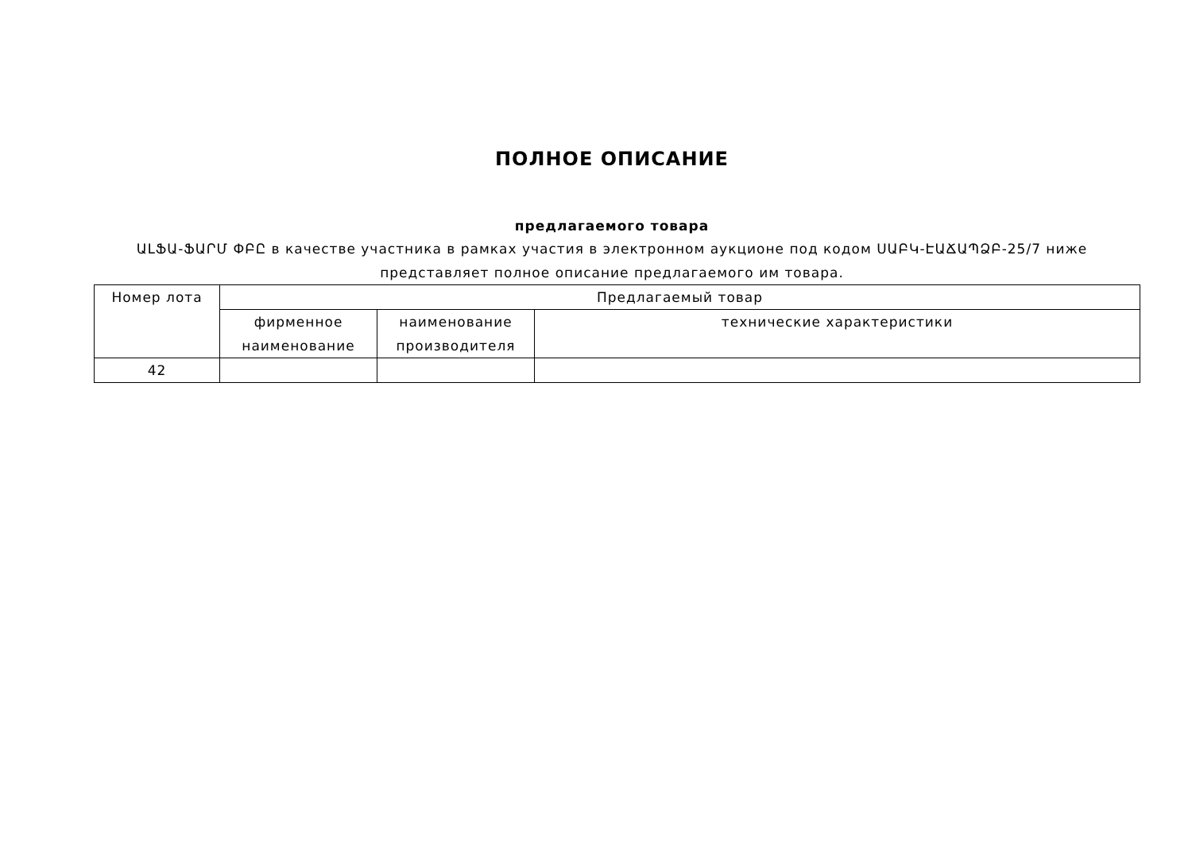ПОЛНОЕ ОПИСАНИЕ
предлагаемого товара
ԱԼՖԱ-ՖԱՐՄ ՓԲԸ в качестве участника в рамках участия в электронном аукционе под кодом ՍԱԲԿ-ԷԱՃԱՊՁԲ-25/7 ниже представляет полное описание предлагаемого им товара.
| Номер лота | Предлагаемый товар | | |
| --- | --- | --- | --- |
| | фирменное наименование | наименование производителя | технические характеристики |
| 42 | | | |